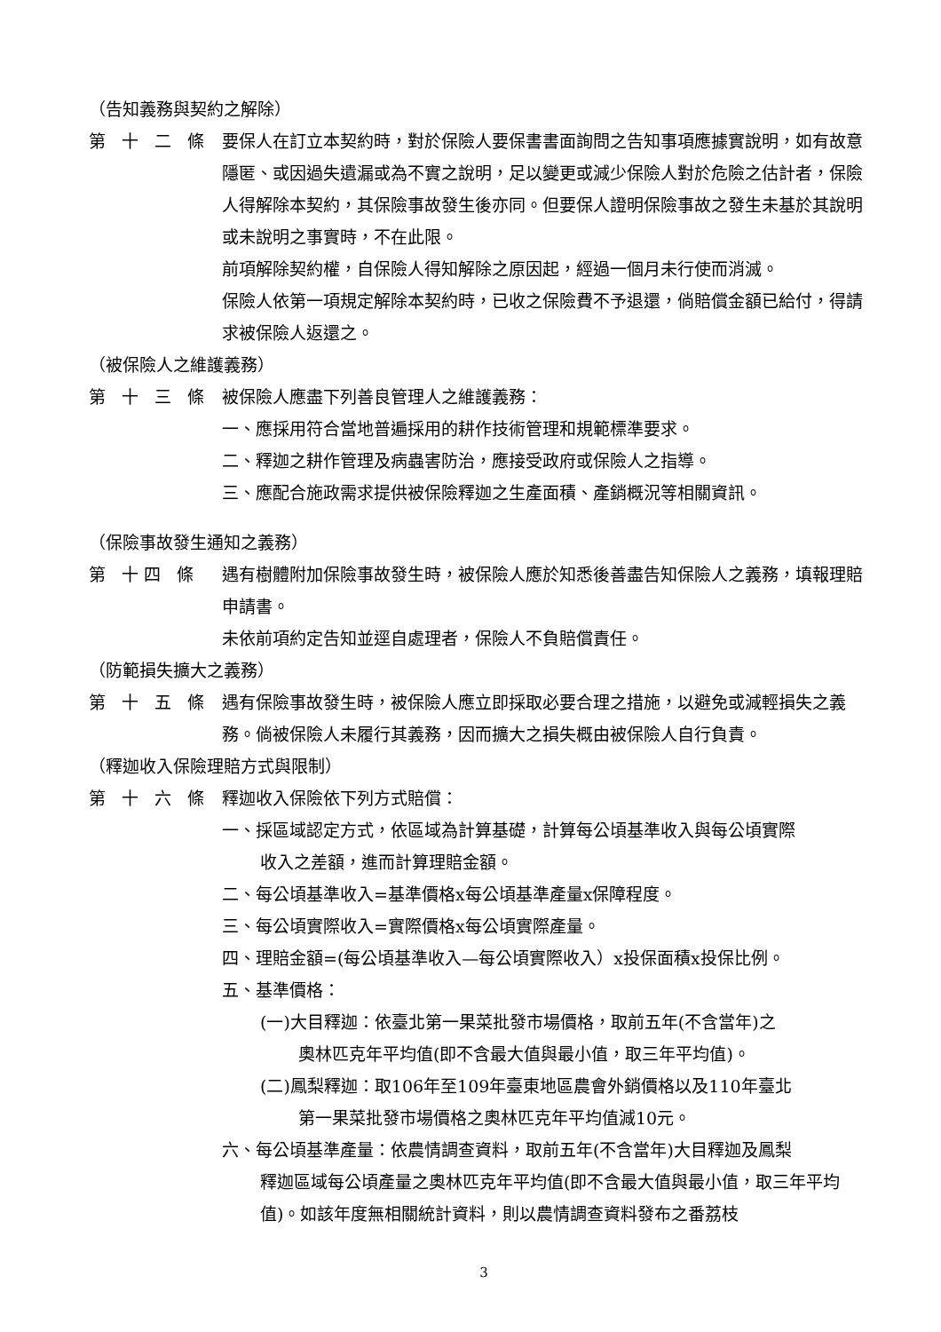（告知義務與契約之解除）
第 十 二 條
要保人在訂立本契約時，對於保險人要保書書面詢問之告知事項應據實說明，如有故意隱匿、或因過失遺漏或為不實之說明，足以變更或減少保險人對於危險之估計者，保險人得解除本契約，其保險事故發生後亦同。但要保人證明保險事故之發生未基於其說明或未說明之事實時，不在此限。
前項解除契約權，自保險人得知解除之原因起，經過一個月未行使而消滅。
保險人依第一項規定解除本契約時，已收之保險費不予退還，倘賠償金額已給付，得請求被保險人返還之。
（被保險人之維護義務）
第 十 三 條
被保險人應盡下列善良管理人之維護義務：
一、應採用符合當地普遍採用的耕作技術管理和規範標準要求。
二、釋迦之耕作管理及病蟲害防治，應接受政府或保險人之指導。
三、應配合施政需求提供被保險釋迦之生產面積、產銷概況等相關資訊。
（保險事故發生通知之義務）
第 十四 條 遇有樹體附加保險事故發生時，被保險人應於知悉後善盡告知保險人之義務，填報理賠申請書。
未依前項約定告知並逕自處理者，保險人不負賠償責任。
（防範損失擴大之義務）
第 十 五 條
遇有保險事故發生時，被保險人應立即採取必要合理之措施，以避免或減輕損失之義務。倘被保險人未履行其義務，因而擴大之損失概由被保險人自行負責。
（釋迦收入保險理賠方式與限制）
第 十 六 條
釋迦收入保險依下列方式賠償：
一、採區域認定方式，依區域為計算基礎，計算每公頃基準收入與每公頃實際
收入之差額，進而計算理賠金額。
二、每公頃基準收入=基準價格x每公頃基準產量x保障程度。
三、每公頃實際收入=實際價格x每公頃實際產量。
四、理賠金額=(每公頃基準收入—每公頃實際收入）x投保面積x投保比例。
五、基準價格：
(一)大目釋迦：依臺北第一果菜批發市場價格，取前五年(不含當年)之
奧林匹克年平均值(即不含最大值與最小值，取三年平均值)。
(二)鳳梨釋迦：取106年至109年臺東地區農會外銷價格以及110年臺北
第一果菜批發市場價格之奧林匹克年平均值減10元。
六、每公頃基準產量：依農情調查資料，取前五年(不含當年)大目釋迦及鳳梨
釋迦區域每公頃產量之奧林匹克年平均值(即不含最大值與最小值，取三年平均值)。如該年度無相關統計資料，則以農情調查資料發布之番荔枝
3